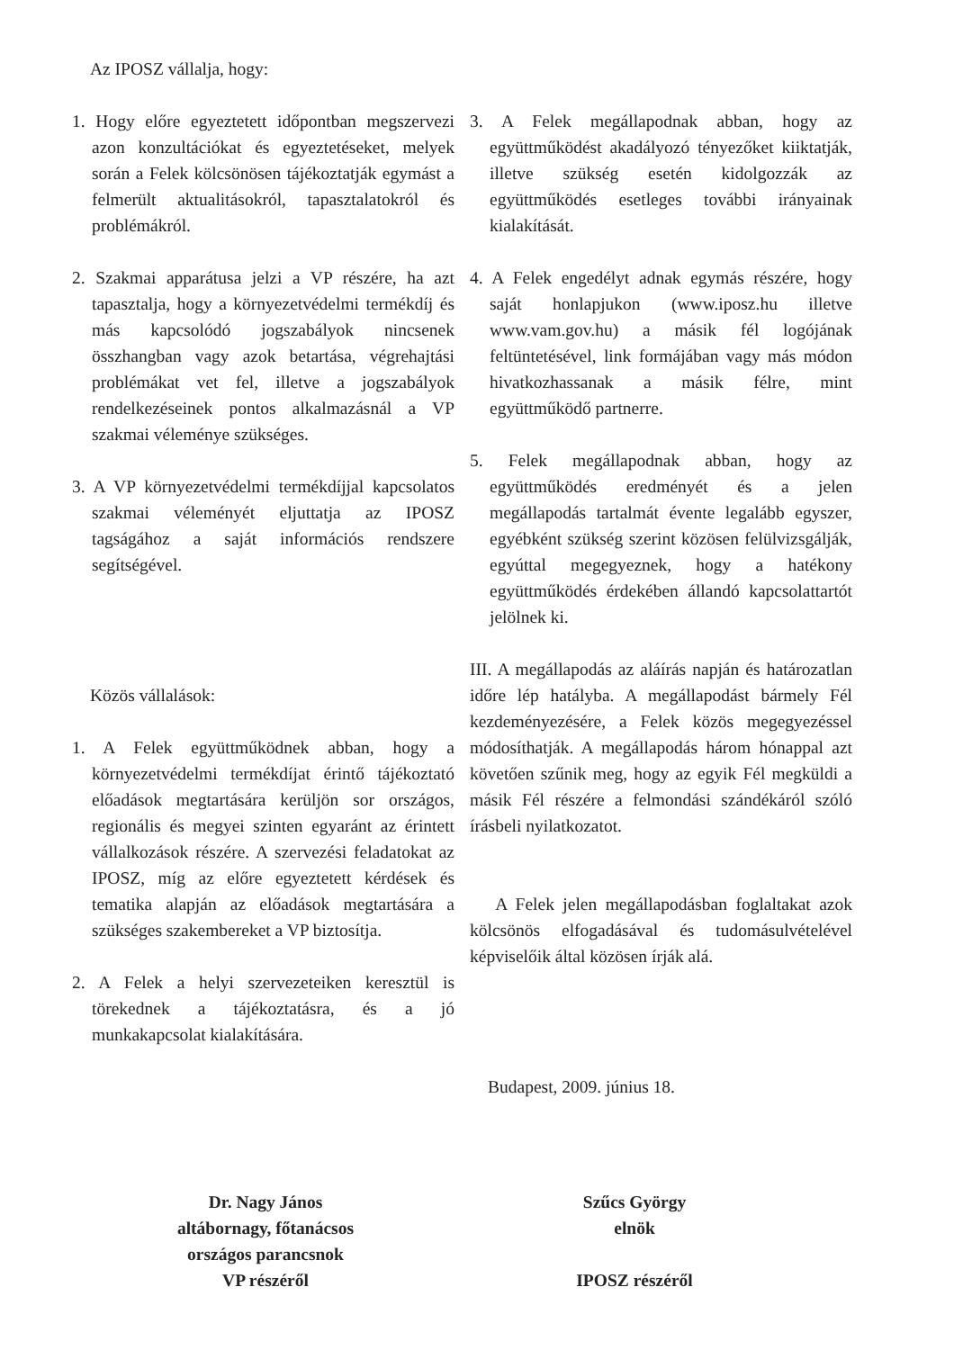Az IPOSZ vállalja, hogy:
1. Hogy előre egyeztetett időpontban megszervezi azon konzultációkat és egyeztetéseket, melyek során a Felek kölcsönösen tájékoztatják egymást a felmerült aktualitásokról, tapasztalatokról és problémákról.
2. Szakmai apparátusa jelzi a VP részére, ha azt tapasztalja, hogy a környezetvédelmi termékdíj és más kapcsolódó jogszabályok nincsenek összhangban vagy azok betartása, végrehajtási problémákat vet fel, illetve a jogszabályok rendelkezéseinek pontos alkalmazásnál a VP szakmai véleménye szükséges.
3. A VP környezetvédelmi termékdíjjal kapcsolatos szakmai véleményét eljuttatja az IPOSZ tagságához a saját információs rendszere segítségével.
Közös vállalások:
1. A Felek együttműködnek abban, hogy a környezetvédelmi termékdíjat érintő tájékoztató előadások megtartására kerüljön sor országos, regionális és megyei szinten egyaránt az érintett vállalkozások részére. A szervezési feladatokat az IPOSZ, míg az előre egyeztetett kérdések és tematika alapján az előadások megtartására a szükséges szakembereket a VP biztosítja.
2. A Felek a helyi szervezeteiken keresztül is törekednek a tájékoztatásra, és a jó munkakapcsolat kialakítására.
3. A Felek megállapodnak abban, hogy az együttműködést akadályozó tényezőket kiiktatják, illetve szükség esetén kidolgozzák az együttműködés esetleges további irányainak kialakítását.
4. A Felek engedélyt adnak egymás részére, hogy saját honlapjukon (www.iposz.hu illetve www.vam.gov.hu) a másik fél logójának feltüntetésével, link formájában vagy más módon hivatkozhassanak a másik félre, mint együttműködő partnerre.
5. Felek megállapodnak abban, hogy az együttműködés eredményét és a jelen megállapodás tartalmát évente legalább egyszer, egyébként szükség szerint közösen felülvizsgálják, egyúttal megegyeznek, hogy a hatékony együttműködés érdekében állandó kapcsolattartót jelölnek ki.
III. A megállapodás az aláírás napján és határozatlan időre lép hatályba. A megállapodást bármely Fél kezdeményezésére, a Felek közös megegyezéssel módosíthatják. A megállapodás három hónappal azt követően szűnik meg, hogy az egyik Fél megküldi a másik Fél részére a felmondási szándékáról szóló írásbeli nyilatkozatot.
A Felek jelen megállapodásban foglaltakat azok kölcsönös elfogadásával és tudomásulvételével képviselőik által közösen írják alá.
Budapest, 2009. június 18.
Dr. Nagy János
altábornagy, főtanácsos
országos parancsnok
VP részéről
Szűcs György
elnök
IPOSZ részéről